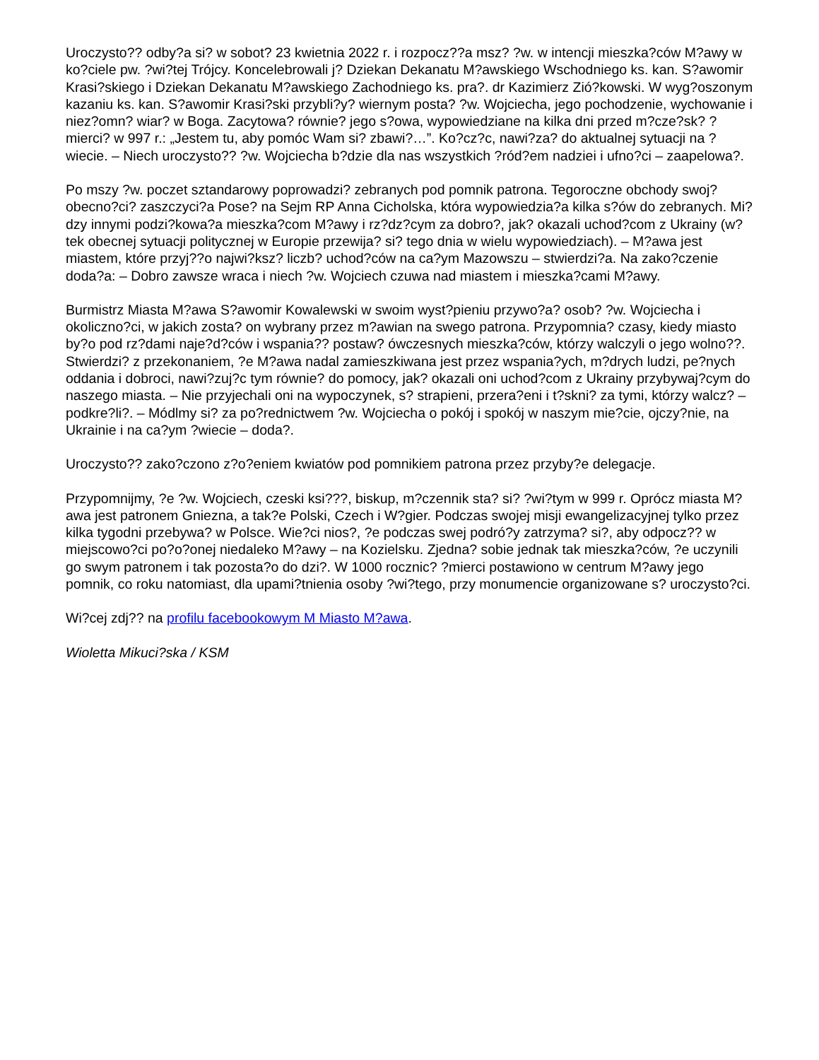Uroczysto?? odby?a si? w sobot? 23 kwietnia 2022 r. i rozpocz??a msz? ?w. w intencji mieszka?ców M?awy w ko?ciele pw. ?wi?tej Trójcy. Koncelebrowali j? Dziekan Dekanatu M?awskiego Wschodniego ks. kan. S?awomir Krasi?skiego i Dziekan Dekanatu M?awskiego Zachodniego ks. pra?. dr Kazimierz Zió?kowski. W wyg?oszonym kazaniu ks. kan. S?awomir Krasi?ski przybli?y? wiernym posta? ?w. Wojciecha, jego pochodzenie, wychowanie i niez?omn? wiar? w Boga. Zacytowa? równie? jego s?owa, wypowiedziane na kilka dni przed m?cze?sk? ?mierci? w 997 r.: „Jestem tu, aby pomóc Wam si? zbawi?…”. Ko?cz?c, nawi?za? do aktualnej sytuacji na ?wiecie. – Niech uroczysto?? ?w. Wojciecha b?dzie dla nas wszystkich ?ród?em nadziei i ufno?ci – zaapelowa?.
Po mszy ?w. poczet sztandarowy poprowadzi? zebranych pod pomnik patrona. Tegoroczne obchody swoj? obecno?ci? zaszczyci?a Pose? na Sejm RP Anna Cicholska, która wypowiedzia?a kilka s?ów do zebranych. Mi?dzy innymi podzi?kowa?a mieszka?com M?awy i rz?dz?cym za dobro?, jak? okazali uchod?com z Ukrainy (w?tek obecnej sytuacji politycznej w Europie przewija? si? tego dnia w wielu wypowiedziach). – M?awa jest miastem, które przyj??o najwi?ksz? liczb? uchod?ców na ca?ym Mazowszu – stwierdzi?a. Na zako?czenie doda?a: – Dobro zawsze wraca i niech ?w. Wojciech czuwa nad miastem i mieszka?cami M?awy.
Burmistrz Miasta M?awa S?awomir Kowalewski w swoim wyst?pieniu przywo?a? osob? ?w. Wojciecha i okoliczno?ci, w jakich zosta? on wybrany przez m?awian na swego patrona. Przypomnia? czasy, kiedy miasto by?o pod rz?dami naje?d?ców i wspania?? postaw? ówczesnych mieszka?ców, którzy walczyli o jego wolno??. Stwierdzi? z przekonaniem, ?e M?awa nadal zamieszkiwana jest przez wspania?ych, m?drych ludzi, pe?nych oddania i dobroci, nawi?zuj?c tym równie? do pomocy, jak? okazali oni uchod?com z Ukrainy przybywaj?cym do naszego miasta. – Nie przyjechali oni na wypoczynek, s? strapieni, przera?eni i t?skni? za tymi, którzy walcz? – podkre?li?. – Módlmy si? za po?rednictwem ?w. Wojciecha o pokój i spokój w naszym mie?cie, ojczy?nie, na Ukrainie i na ca?ym ?wiecie – doda?.
Uroczysto?? zako?czono z?o?eniem kwiatów pod pomnikiem patrona przez przyby?e delegacje.
Przypomnijmy, ?e ?w. Wojciech, czeski ksi???, biskup, m?czennik sta? si? ?wi?tym w 999 r. Oprócz miasta M?awa jest patronem Gniezna, a tak?e Polski, Czech i W?gier. Podczas swojej misji ewangelizacyjnej tylko przez kilka tygodni przebywa? w Polsce. Wie?ci nios?, ?e podczas swej podró?y zatrzyma? si?, aby odpocz?? w miejscowo?ci po?o?onej niedaleko M?awy – na Kozielsku. Zjedna? sobie jednak tak mieszka?ców, ?e uczynili go swym patronem i tak pozosta?o do dzi?. W 1000 rocznic? ?mierci postawiono w centrum M?awy jego pomnik, co roku natomiast, dla upami?tnienia osoby ?wi?tego, przy monumencie organizowane s? uroczysto?ci.
Wi?cej zdj?? na profilu facebookowym M Miasto M?awa.
Wioletta Mikuci?ska / KSM